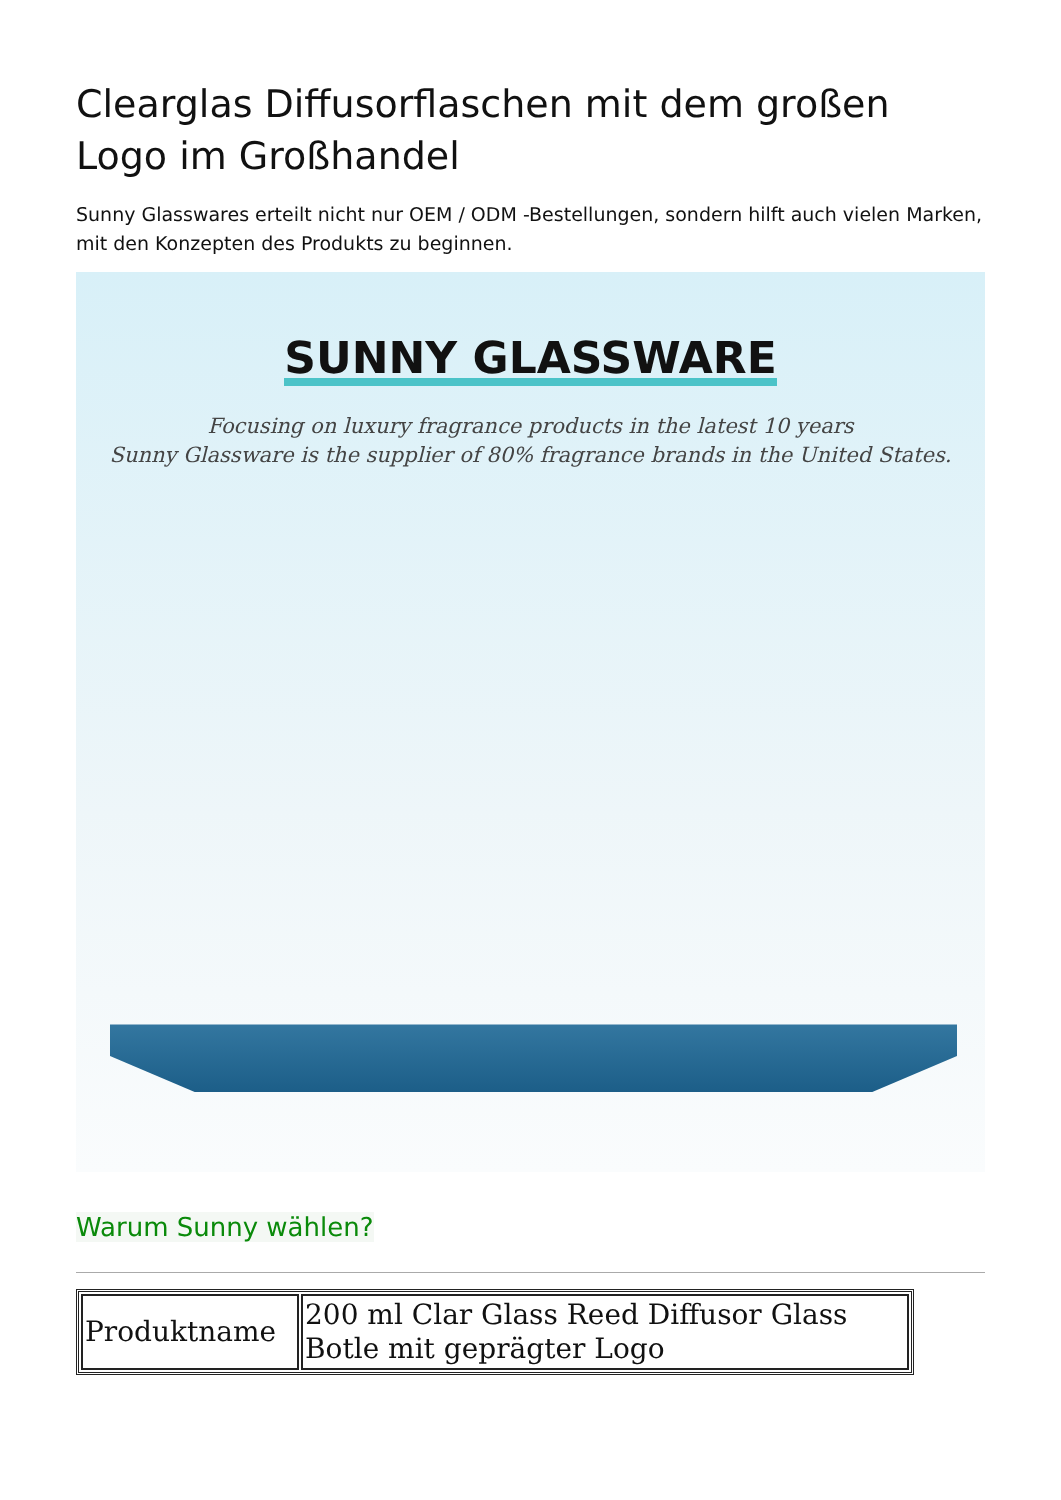Clearglas Diffusorflaschen mit dem großen Logo im Großhandel
Sunny Glasswares erteilt nicht nur OEM / ODM -Bestellungen, sondern hilft auch vielen Marken, mit den Konzepten des Produkts zu beginnen.
SUNNY GLASSWARE
Focusing on luxury fragrance products in the latest 10 years
Sunny Glassware is the supplier of 80% fragrance brands in the United States.
Warum Sunny wählen?
| Produktname | 200 ml Clar Glass Reed Diffusor Glass Botle mit geprägter Logo |